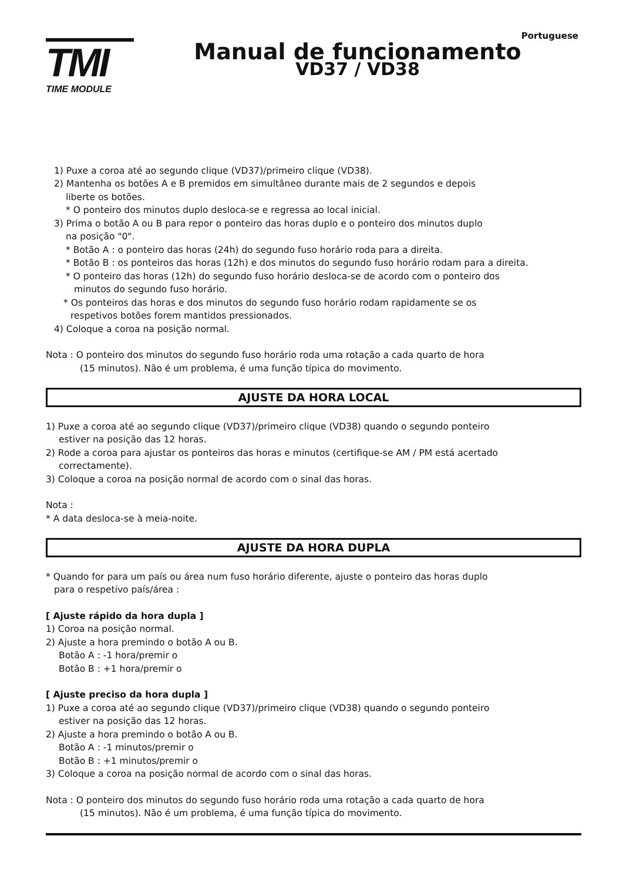Portuguese
TMI
TIME MODULE
Manual de funcionamento
VD37 / VD38
1) Puxe a coroa até ao segundo clique (VD37)/primeiro clique (VD38).
2) Mantenha os botões A e B premidos em simultâneo durante mais de 2 segundos e depois
liberte os botões.
* O ponteiro dos minutos duplo desloca-se e regressa ao local inicial.
3) Prima o botão A ou B para repor o ponteiro das horas duplo e o ponteiro dos minutos duplo
na posição "0".
* Botão A : o ponteiro das horas (24h) do segundo fuso horário roda para a direita.
* Botão B : os ponteiros das horas (12h) e dos minutos do segundo fuso horário rodam para a direita.
* O ponteiro das horas (12h) do segundo fuso horário desloca-se de acordo com o ponteiro dos
minutos do segundo fuso horário.
* Os ponteiros das horas e dos minutos do segundo fuso horário rodam rapidamente se os
respetivos botões forem mantidos pressionados.
4) Coloque a coroa na posição normal.
Nota : O ponteiro dos minutos do segundo fuso horário roda uma rotação a cada quarto de hora
(15 minutos). Não é um problema, é uma função típica do movimento.
AJUSTE DA HORA LOCAL
1) Puxe a coroa até ao segundo clique (VD37)/primeiro clique (VD38) quando o segundo ponteiro
estiver na posição das 12 horas.
2) Rode a coroa para ajustar os ponteiros das horas e minutos (certifique-se AM / PM está acertado
correctamente).
3) Coloque a coroa na posição normal de acordo com o sinal das horas.
Nota :
* A data desloca-se à meia-noite.
AJUSTE DA HORA DUPLA
* Quando for para um país ou área num fuso horário diferente, ajuste o ponteiro das horas duplo
para o respetivo país/área :
[ Ajuste rápido da hora dupla ]
1) Coroa na posição normal.
2) Ajuste a hora premindo o botão A ou B.
Botão A : -1 hora/premir o
Botão B : +1 hora/premir o
[ Ajuste preciso da hora dupla ]
1) Puxe a coroa até ao segundo clique (VD37)/primeiro clique (VD38) quando o segundo ponteiro
estiver na posição das 12 horas.
2) Ajuste a hora premindo o botão A ou B.
Botão A : -1 minutos/premir o
Botão B : +1 minutos/premir o
3) Coloque a coroa na posição normal de acordo com o sinal das horas.
Nota : O ponteiro dos minutos do segundo fuso horário roda uma rotação a cada quarto de hora
(15 minutos). Não é um problema, é uma função típica do movimento.